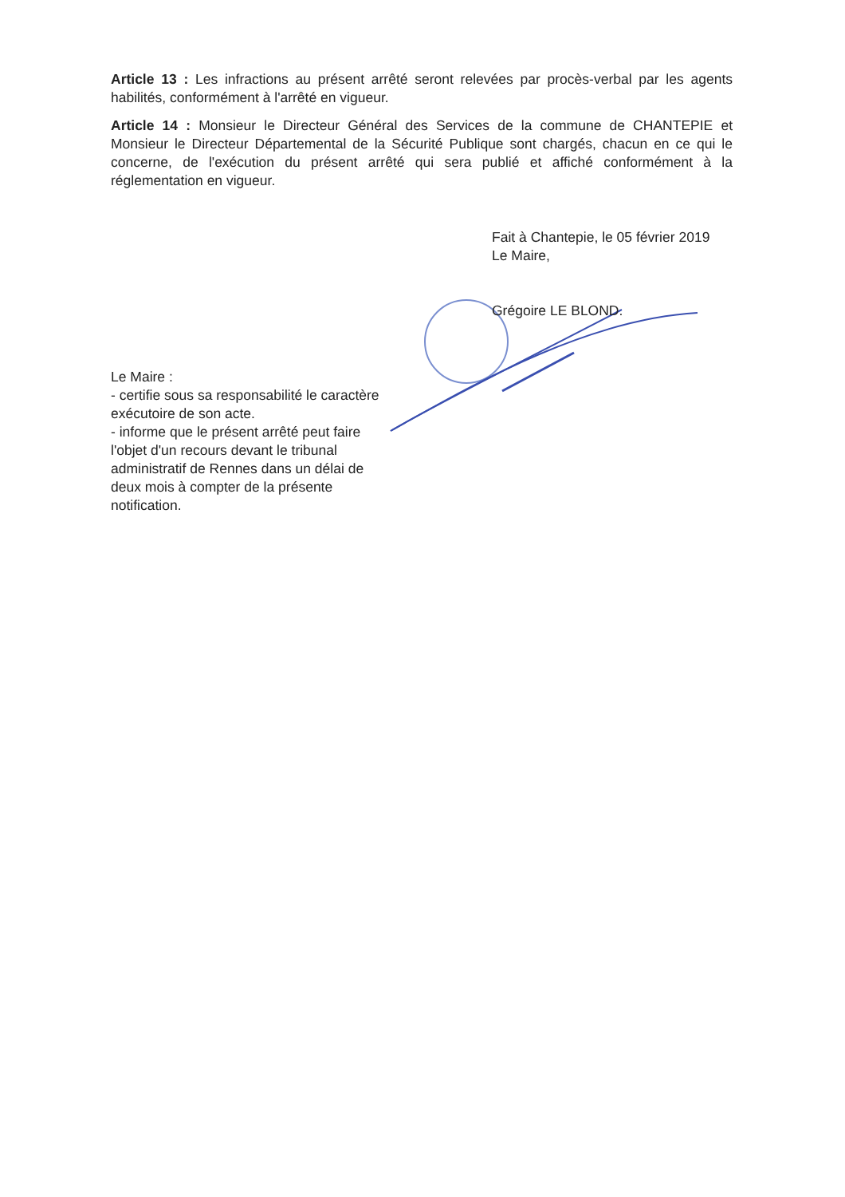Article 13 : Les infractions au présent arrêté seront relevées par procès-verbal par les agents habilités, conformément à l'arrêté en vigueur.
Article 14 : Monsieur le Directeur Général des Services de la commune de CHANTEPIE et Monsieur le Directeur Départemental de la Sécurité Publique sont chargés, chacun en ce qui le concerne, de l'exécution du présent arrêté qui sera publié et affiché conformément à la réglementation en vigueur.
Fait à Chantepie, le 05 février 2019
Le Maire,
Grégoire LE BLOND.
Le Maire :
- certifie sous sa responsabilité le caractère exécutoire de son acte.
- informe que le présent arrêté peut faire l'objet d'un recours devant le tribunal administratif de Rennes dans un délai de deux mois à compter de la présente notification.